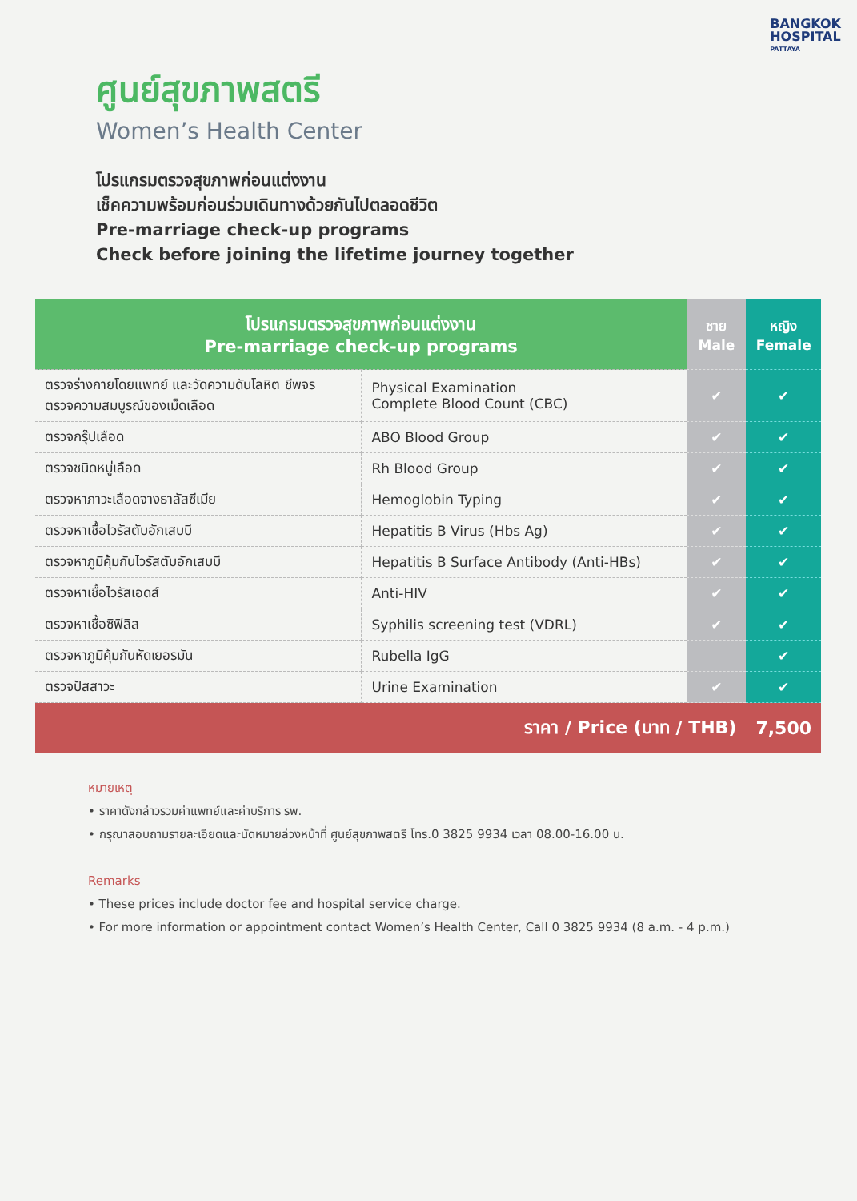BANGKOK
HOSPITAL
PATTAYA
ศูนย์สุขภาพสตรี
Women’s Health Center
โปรแกรมตรวจสุขภาพก่อนแต่งงาน
เช็คความพร้อมก่อนร่วมเดินทางด้วยกันไปตลอดชีวิต
Pre-marriage check-up programs
Check before joining the lifetime journey together
| โปรแกรมตรวจสุขภาพก่อนแต่งงาน Pre-marriage check-up programs | | ชาย Male | หญิง Female |
| --- | --- | --- | --- |
| ตรวจร่างกายโดยแพทย์ และวัดความดันโลหิต ชีพจร ตรวจความสมบูรณ์ของเม็ดเลือด | Physical Examination Complete Blood Count (CBC) | ✔ | ✔ |
| ตรวจกรุ๊ปเลือด | ABO Blood Group | ✔ | ✔ |
| ตรวจชนิดหมู่เลือด | Rh Blood Group | ✔ | ✔ |
| ตรวจหาภาวะเลือดจางธาลัสซีเมีย | Hemoglobin Typing | ✔ | ✔ |
| ตรวจหาเชื้อไวรัสตับอักเสบบี | Hepatitis B Virus (Hbs Ag) | ✔ | ✔ |
| ตรวจหาภูมิคุ้มกันไวรัสตับอักเสบบี | Hepatitis B Surface Antibody (Anti-HBs) | ✔ | ✔ |
| ตรวจหาเชื้อไวรัสเอดส์ | Anti-HIV | ✔ | ✔ |
| ตรวจหาเชื้อซิฟิลิส | Syphilis screening test (VDRL) | ✔ | ✔ |
| ตรวจหาภูมิคุ้มกันหัดเยอรมัน | Rubella IgG | | ✔ |
| ตรวจปัสสาวะ | Urine Examination | ✔ | ✔ |
| ราคา / Price (บาท / THB) | | | 7,500 |
หมายเหตุ
• ราคาดังกล่าวรวมค่าแพทย์และค่าบริการ รพ.
• กรุณาสอบถามรายละเอียดและนัดหมายล่วงหน้าที่ ศูนย์สุขภาพสตรี โทร.0 3825 9934 เวลา 08.00-16.00 น.
Remarks
• These prices include doctor fee and hospital service charge.
• For more information or appointment contact Women’s Health Center, Call 0 3825 9934 (8 a.m. - 4 p.m.)